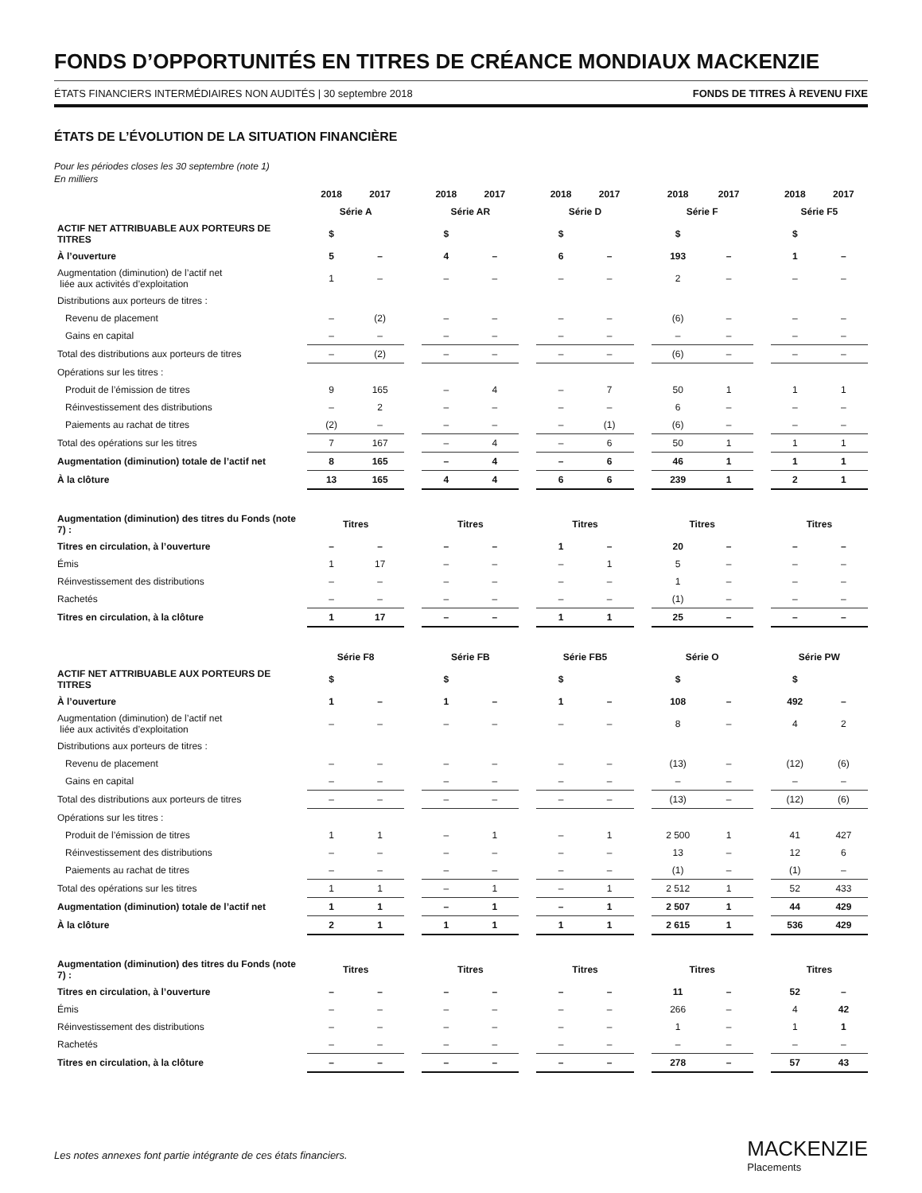FONDS D’OPPORTUNITÉS EN TITRES DE CRÉANCE MONDIAUX MACKENZIE
ÉTATS FINANCIERS INTERMÉDIAIRES NON AUDITÉS | 30 septembre 2018 FONDS DE TITRES À REVENU FIXE
ÉTATS DE L’ÉVOLUTION DE LA SITUATION FINANCIÈRE
Pour les périodes closes les 30 septembre (note 1)
En milliers
| | 2018 | 2017 | | 2018 | 2017 | | 2018 | 2017 | | 2018 | 2017 | | 2018 | 2017 |
| | Série A | | | Série AR | | | Série D | | | Série F | | | Série F5 | |
| ACTIF NET ATTRIBUABLE AUX PORTEURS DE TITRES | $ | | | $ | | | $ | | | $ | | | $ | |
| À l’ouverture | 5 | – | | 4 | – | | 6 | – | | 193 | – | | 1 | – |
| Augmentation (diminution) de l’actif net liée aux activités d’exploitation | 1 | – | | – | – | | – | – | | 2 | – | | – | – |
| Distributions aux porteurs de titres : | | | | | | | | | | | | | | |
| Revenu de placement | – | (2) | | – | – | | – | – | | (6) | – | | – | – |
| Gains en capital | – | – | | – | – | | – | – | | – | – | | – | – |
| Total des distributions aux porteurs de titres | – | (2) | | – | – | | – | – | | (6) | – | | – | – |
| Opérations sur les titres : | | | | | | | | | | | | | | |
| Produit de l’émission de titres | 9 | 165 | | – | 4 | | – | 7 | | 50 | 1 | | 1 | 1 |
| Réinvestissement des distributions | – | 2 | | – | – | | – | – | | 6 | – | | – | – |
| Paiements au rachat de titres | (2) | – | | – | – | | – | (1) | | (6) | – | | – | – |
| Total des opérations sur les titres | 7 | 167 | | – | 4 | | – | 6 | | 50 | 1 | | 1 | 1 |
| Augmentation (diminution) totale de l’actif net | 8 | 165 | | – | 4 | | – | 6 | | 46 | 1 | | 1 | 1 |
| À la clôture | 13 | 165 | | 4 | 4 | | 6 | 6 | | 239 | 1 | | 2 | 1 |
| Augmentation (diminution) des titres du Fonds (note 7) : | Titres | | | Titres | | | Titres | | | Titres | | | Titres | |
| Titres en circulation, à l’ouverture | – | – | | – | – | | 1 | – | | 20 | – | | – | – |
| Émis | 1 | 17 | | – | – | | – | 1 | | 5 | – | | – | – |
| Réinvestissement des distributions | – | – | | – | – | | – | – | | 1 | – | | – | – |
| Rachetés | – | – | | – | – | | – | – | | (1) | – | | – | – |
| Titres en circulation, à la clôture | 1 | 17 | | – | – | | 1 | 1 | | 25 | – | | – | – |
| | Série F8 | | | Série FB | | | Série FB5 | | | Série O | | | Série PW | |
| ACTIF NET ATTRIBUABLE AUX PORTEURS DE TITRES | $ | | | $ | | | $ | | | $ | | | $ | |
| À l’ouverture | 1 | – | | 1 | – | | 1 | – | | 108 | – | | 492 | – |
| Augmentation (diminution) de l’actif net liée aux activités d’exploitation | – | – | | – | – | | – | – | | 8 | – | | 4 | 2 |
| Distributions aux porteurs de titres : | | | | | | | | | | | | | | |
| Revenu de placement | – | – | | – | – | | – | – | | (13) | – | | (12) | (6) |
| Gains en capital | – | – | | – | – | | – | – | | – | – | | – | – |
| Total des distributions aux porteurs de titres | – | – | | – | – | | – | – | | (13) | – | | (12) | (6) |
| Opérations sur les titres : | | | | | | | | | | | | | | |
| Produit de l’émission de titres | 1 | 1 | | – | 1 | | – | 1 | | 2 500 | 1 | | 41 | 427 |
| Réinvestissement des distributions | – | – | | – | – | | – | – | | 13 | – | | 12 | 6 |
| Paiements au rachat de titres | – | – | | – | – | | – | – | | (1) | – | | (1) | – |
| Total des opérations sur les titres | 1 | 1 | | – | 1 | | – | 1 | | 2 512 | 1 | | 52 | 433 |
| Augmentation (diminution) totale de l’actif net | 1 | 1 | | – | 1 | | – | 1 | | 2 507 | 1 | | 44 | 429 |
| À la clôture | 2 | 1 | | 1 | 1 | | 1 | 1 | | 2 615 | 1 | | 536 | 429 |
| Augmentation (diminution) des titres du Fonds (note 7) : | Titres | | | Titres | | | Titres | | | Titres | | | Titres | |
| Titres en circulation, à l’ouverture | – | – | | – | – | | – | – | | 11 | – | | 52 | – |
| Émis | – | – | | – | – | | – | – | | 266 | – | | 4 | 42 |
| Réinvestissement des distributions | – | – | | – | – | | – | – | | 1 | – | | 1 | 1 |
| Rachetés | – | – | | – | – | | – | – | | – | – | | – | – |
| Titres en circulation, à la clôture | – | – | | – | – | | – | – | | 278 | – | | 57 | 43 |
Les notes annexes font partie intégrante de ces états financiers. MACKENZIE
Placements